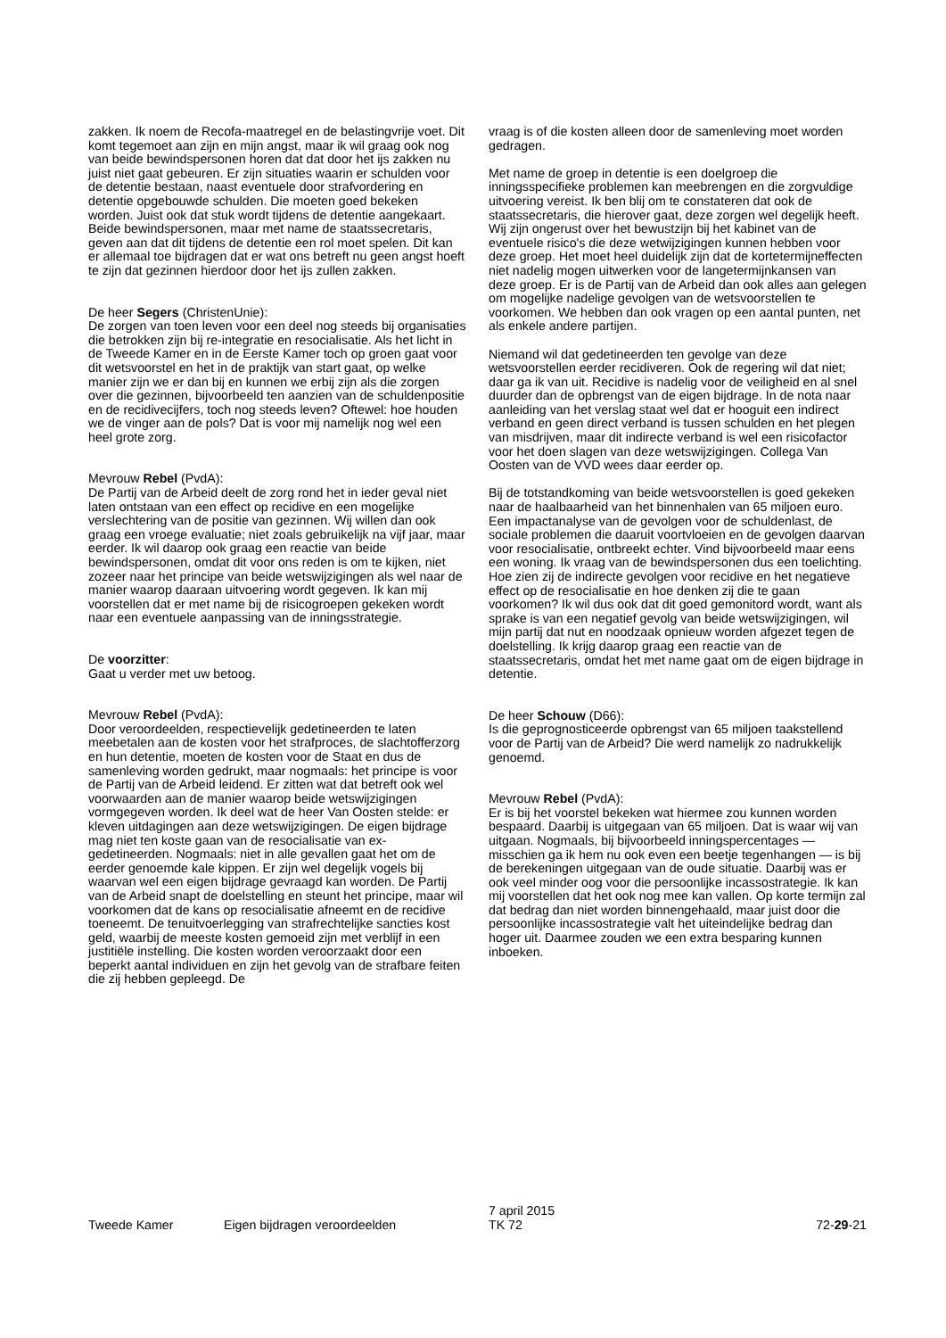zakken. Ik noem de Recofa-maatregel en de belastingvrije voet. Dit komt tegemoet aan zijn en mijn angst, maar ik wil graag ook nog van beide bewindspersonen horen dat dat door het ijs zakken nu juist niet gaat gebeuren. Er zijn situaties waarin er schulden voor de detentie bestaan, naast eventuele door strafvordering en detentie opgebouwde schulden. Die moeten goed bekeken worden. Juist ook dat stuk wordt tijdens de detentie aangekaart. Beide bewindspersonen, maar met name de staatssecretaris, geven aan dat dit tijdens de detentie een rol moet spelen. Dit kan er allemaal toe bijdragen dat er wat ons betreft nu geen angst hoeft te zijn dat gezinnen hierdoor door het ijs zullen zakken.
De heer Segers (ChristenUnie):
De zorgen van toen leven voor een deel nog steeds bij organisaties die betrokken zijn bij re-integratie en resocialisatie. Als het licht in de Tweede Kamer en in de Eerste Kamer toch op groen gaat voor dit wetsvoorstel en het in de praktijk van start gaat, op welke manier zijn we er dan bij en kunnen we erbij zijn als die zorgen over die gezinnen, bijvoorbeeld ten aanzien van de schuldenpositie en de recidivecijfers, toch nog steeds leven? Oftewel: hoe houden we de vinger aan de pols? Dat is voor mij namelijk nog wel een heel grote zorg.
Mevrouw Rebel (PvdA):
De Partij van de Arbeid deelt de zorg rond het in ieder geval niet laten ontstaan van een effect op recidive en een mogelijke verslechtering van de positie van gezinnen. Wij willen dan ook graag een vroege evaluatie; niet zoals gebruikelijk na vijf jaar, maar eerder. Ik wil daarop ook graag een reactie van beide bewindspersonen, omdat dit voor ons reden is om te kijken, niet zozeer naar het principe van beide wetswijzigingen als wel naar de manier waarop daaraan uitvoering wordt gegeven. Ik kan mij voorstellen dat er met name bij de risicogroepen gekeken wordt naar een eventuele aanpassing van de inningsstrategie.
De voorzitter:
Gaat u verder met uw betoog.
Mevrouw Rebel (PvdA):
Door veroordeelden, respectievelijk gedetineerden te laten meebetalen aan de kosten voor het strafproces, de slachtofferzorg en hun detentie, moeten de kosten voor de Staat en dus de samenleving worden gedrukt, maar nogmaals: het principe is voor de Partij van de Arbeid leidend. Er zitten wat dat betreft ook wel voorwaarden aan de manier waarop beide wetswijzigingen vormgegeven worden. Ik deel wat de heer Van Oosten stelde: er kleven uitdagingen aan deze wetswijzigingen. De eigen bijdrage mag niet ten koste gaan van de resocialisatie van ex-gedetineerden. Nogmaals: niet in alle gevallen gaat het om de eerder genoemde kale kippen. Er zijn wel degelijk vogels bij waarvan wel een eigen bijdrage gevraagd kan worden. De Partij van de Arbeid snapt de doelstelling en steunt het principe, maar wil voorkomen dat de kans op resocialisatie afneemt en de recidive toeneemt. De tenuitvoerlegging van strafrechtelijke sancties kost geld, waarbij de meeste kosten gemoeid zijn met verblijf in een justitiële instelling. Die kosten worden veroorzaakt door een beperkt aantal individuen en zijn het gevolg van de strafbare feiten die zij hebben gepleegd. De
vraag is of die kosten alleen door de samenleving moet worden gedragen.
Met name de groep in detentie is een doelgroep die inningsspecifieke problemen kan meebrengen en die zorgvuldige uitvoering vereist. Ik ben blij om te constateren dat ook de staatssecretaris, die hierover gaat, deze zorgen wel degelijk heeft. Wij zijn ongerust over het bewustzijn bij het kabinet van de eventuele risico's die deze wetwijzigingen kunnen hebben voor deze groep. Het moet heel duidelijk zijn dat de kortetermijneffecten niet nadelig mogen uitwerken voor de langetermijnkansen van deze groep. Er is de Partij van de Arbeid dan ook alles aan gelegen om mogelijke nadelige gevolgen van de wetsvoorstellen te voorkomen. We hebben dan ook vragen op een aantal punten, net als enkele andere partijen.
Niemand wil dat gedetineerden ten gevolge van deze wetsvoorstellen eerder recidiveren. Ook de regering wil dat niet; daar ga ik van uit. Recidive is nadelig voor de veiligheid en al snel duurder dan de opbrengst van de eigen bijdrage. In de nota naar aanleiding van het verslag staat wel dat er hooguit een indirect verband en geen direct verband is tussen schulden en het plegen van misdrijven, maar dit indirecte verband is wel een risicofactor voor het doen slagen van deze wetswijzigingen. Collega Van Oosten van de VVD wees daar eerder op.
Bij de totstandkoming van beide wetsvoorstellen is goed gekeken naar de haalbaarheid van het binnenhalen van 65 miljoen euro. Een impactanalyse van de gevolgen voor de schuldenlast, de sociale problemen die daaruit voortvloeien en de gevolgen daarvan voor resocialisatie, ontbreekt echter. Vind bijvoorbeeld maar eens een woning. Ik vraag van de bewindspersonen dus een toelichting. Hoe zien zij de indirecte gevolgen voor recidive en het negatieve effect op de resocialisatie en hoe denken zij die te gaan voorkomen? Ik wil dus ook dat dit goed gemonitord wordt, want als sprake is van een negatief gevolg van beide wetswijzigingen, wil mijn partij dat nut en noodzaak opnieuw worden afgezet tegen de doelstelling. Ik krijg daarop graag een reactie van de staatssecretaris, omdat het met name gaat om de eigen bijdrage in detentie.
De heer Schouw (D66):
Is die geprognosticeerde opbrengst van 65 miljoen taakstellend voor de Partij van de Arbeid? Die werd namelijk zo nadrukkelijk genoemd.
Mevrouw Rebel (PvdA):
Er is bij het voorstel bekeken wat hiermee zou kunnen worden bespaard. Daarbij is uitgegaan van 65 miljoen. Dat is waar wij van uitgaan. Nogmaals, bij bijvoorbeeld inningspercentages — misschien ga ik hem nu ook even een beetje tegenhangen — is bij de berekeningen uitgegaan van de oude situatie. Daarbij was er ook veel minder oog voor die persoonlijke incassostrategie. Ik kan mij voorstellen dat het ook nog mee kan vallen. Op korte termijn zal dat bedrag dan niet worden binnengehaald, maar juist door die persoonlijke incassostrategie valt het uiteindelijke bedrag dan hoger uit. Daarmee zouden we een extra besparing kunnen inboeken.
Tweede Kamer
Eigen bijdragen veroordeelden
7 april 2015
TK 72
72-29-21